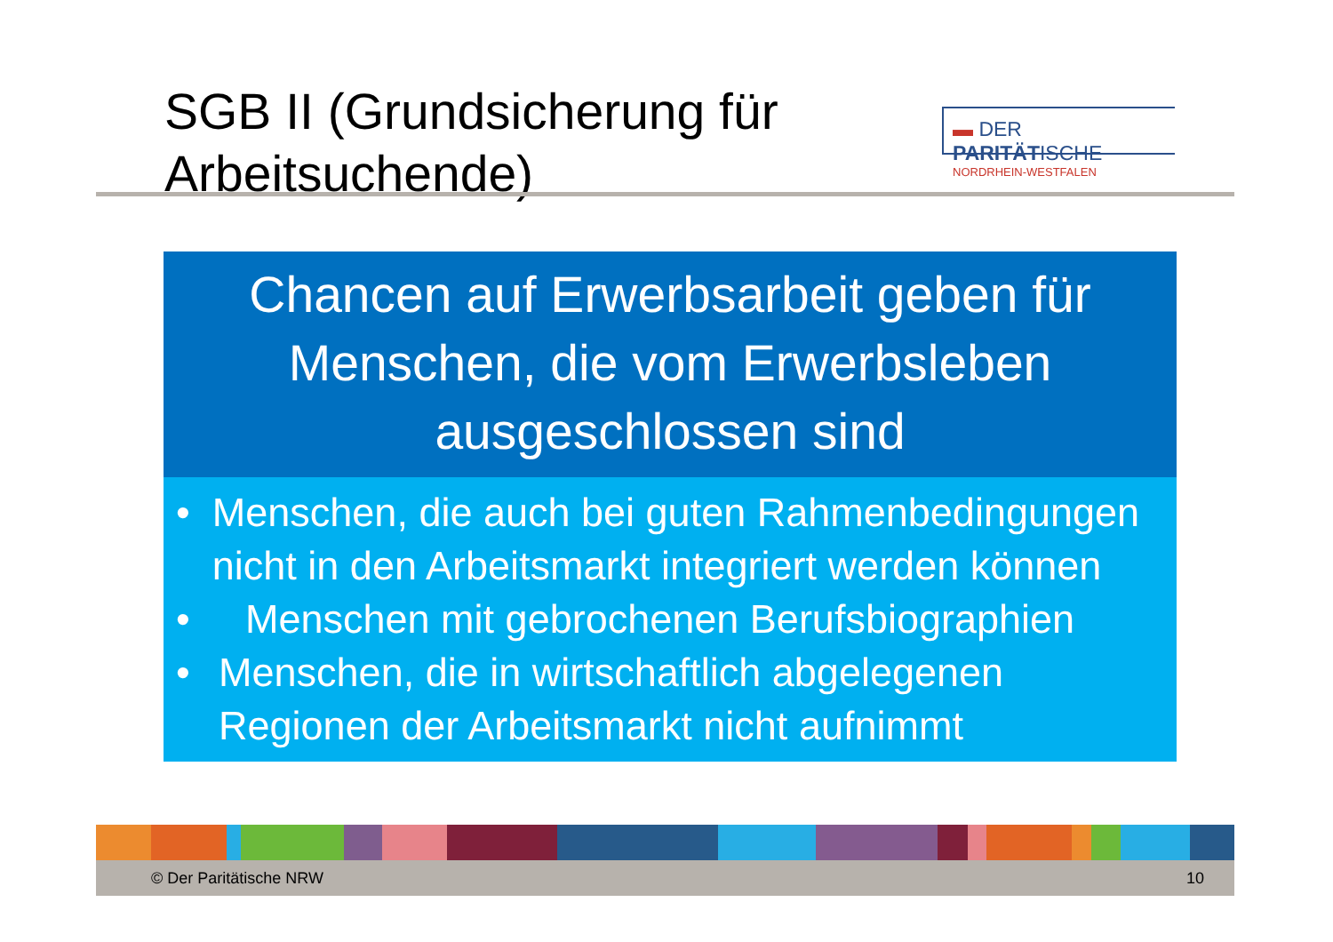SGB II (Grundsicherung für
Arbeitsuchende)
▬ DER PARITÄTISCHE
NORDRHEIN-WESTFALEN
Chancen auf Erwerbsarbeit geben für Menschen, die vom Erwerbsleben ausgeschlossen sind
• Menschen, die auch bei guten Rahmenbedingungen nicht in den Arbeitsmarkt integriert werden können
• Menschen mit gebrochenen Berufsbiographien
• Menschen, die in wirtschaftlich abgelegenen Regionen der Arbeitsmarkt nicht aufnimmt
© Der Paritätische NRW 10